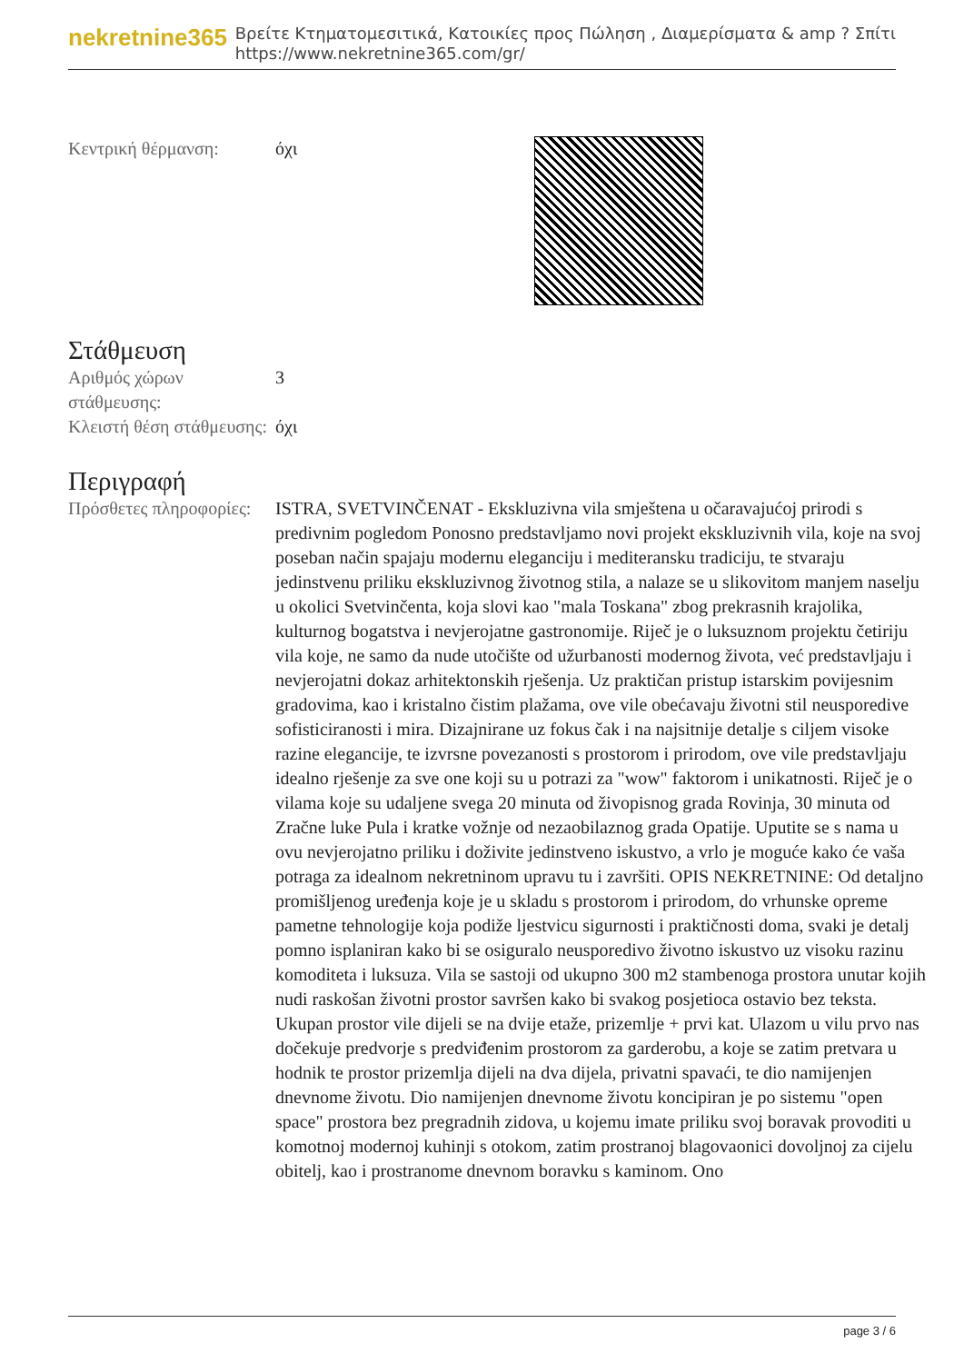nekretnine365
Βρείτε Κτηματομεσιτικά, Κατοικίες προς Πώληση , Διαμερίσματα & amp ? Σπίτι
https://www.nekretnine365.com/gr/
| Κεντρική θέρμανση: | όχι |
Στάθμευση
| Αριθμός χώρων στάθμευσης: | 3 |
| Κλειστή θέση στάθμευσης: | όχι |
Περιγραφή
| Πρόσθετες πληροφορίες: | ISTRA, SVETVINČENAT - Ekskluzivna vila smještena u očaravajućoj prirodi s predivnim pogledom Ponosno predstavljamo novi projekt ekskluzivnih vila, koje na svoj poseban način spajaju modernu eleganciju i mediteransku tradiciju, te stvaraju jedinstvenu priliku ekskluzivnog životnog stila, a nalaze se u slikovitom manjem naselju u okolici Svetvinčenta, koja slovi kao "mala Toskana" zbog prekrasnih krajolika, kulturnog bogatstva i nevjerojatne gastronomije. Riječ je o luksuznom projektu četiriju vila koje, ne samo da nude utočište od užurbanosti modernog života, već predstavljaju i nevjerojatni dokaz arhitektonskih rješenja. Uz praktičan pristup istarskim povijesnim gradovima, kao i kristalno čistim plažama, ove vile obećavaju životni stil neusporedive sofisticiranosti i mira. Dizajnirane uz fokus čak i na najsitnije detalje s ciljem visoke razine elegancije, te izvrsne povezanosti s prostorom i prirodom, ove vile predstavljaju idealno rješenje za sve one koji su u potrazi za "wow" faktorom i unikatnosti. Riječ je o vilama koje su udaljene svega 20 minuta od živopisnog grada Rovinja, 30 minuta od Zračne luke Pula i kratke vožnje od nezaobilaznog grada Opatije. Uputite se s nama u ovu nevjerojatno priliku i doživite jedinstveno iskustvo, a vrlo je moguće kako će vaša potraga za idealnom nekretninom upravu tu i završiti. OPIS NEKRETNINE: Od detaljno promišljenog uređenja koje je u skladu s prostorom i prirodom, do vrhunske opreme pametne tehnologije koja podiže ljestvicu sigurnosti i praktičnosti doma, svaki je detalj pomno isplaniran kako bi se osiguralo neusporedivo životno iskustvo uz visoku razinu komoditeta i luksuza. Vila se sastoji od ukupno 300 m2 stambenoga prostora unutar kojih nudi raskošan životni prostor savršen kako bi svakog posjetioca ostavio bez teksta. Ukupan prostor vile dijeli se na dvije etaže, prizemlje + prvi kat. Ulazom u vilu prvo nas dočekuje predvorje s predviđenim prostorom za garderobu, a koje se zatim pretvara u hodnik te prostor prizemlja dijeli na dva dijela, privatni spavaći, te dio namijenjen dnevnome životu. Dio namijenjen dnevnome životu koncipiran je po sistemu "open space" prostora bez pregradnih zidova, u kojemu imate priliku svoj boravak provoditi u komotnoj modernoj kuhinji s otokom, zatim prostranoj blagovaonici dovoljnoj za cijelu obitelj, kao i prostranome dnevnom boravku s kaminom. Ono |
page 3 / 6